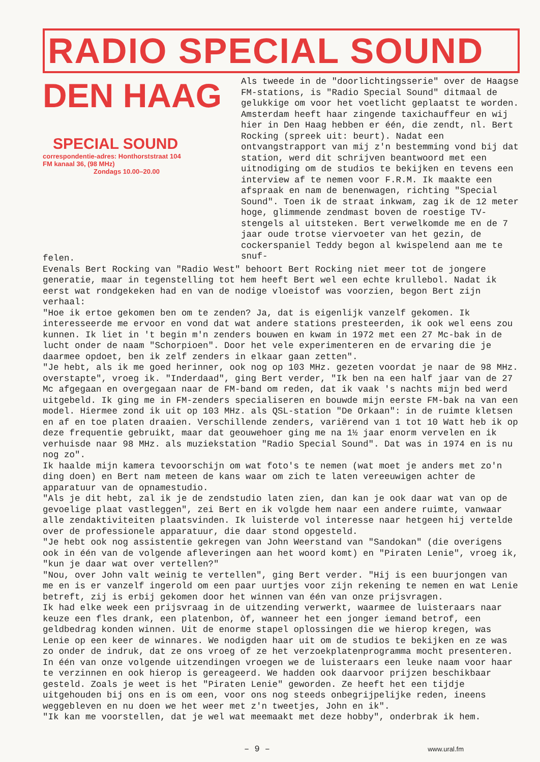RADIO SPECIAL SOUND
DEN HAAG
SPECIAL SOUND
correspondentie-adres: Honthorststraat 104
FM kanaal 36, (98 MHz)
Zondags 10.00–20.00
Als tweede in de "doorlichtingsserie" over de Haagse FM-stations, is "Radio Special Sound" ditmaal de gelukkige om voor het voetlicht geplaatst te worden. Amsterdam heeft haar zingende taxichauffeur en wij hier in Den Haag hebben er één, die zendt, nl. Bert Rocking (spreek uit: beurt). Nadat een ontvangstrapport van mij z'n bestemming vond bij dat station, werd dit schrijven beantwoord met een uitnodiging om de studios te bekijken en tevens een interview af te nemen voor F.R.M. Ik maakte een afspraak en nam de benenwagen, richting "Special Sound". Toen ik de straat inkwam, zag ik de 12 meter hoge, glimmende zendmast boven de roestige TV-stengels al uitsteken. Bert verwelkomde me en de 7 jaar oude trotse viervoeter van het gezin, de cockerspaniel Teddy begon al kwispelend aan me te snuf-
felen.
Evenals Bert Rocking van "Radio West" behoort Bert Rocking niet meer tot de jongere generatie, maar in tegenstelling tot hem heeft Bert wel een echte krullebol. Nadat ik eerst wat rondgekeken had en van de nodige vloeistof was voorzien, begon Bert zijn verhaal:
"Hoe ik ertoe gekomen ben om te zenden? Ja, dat is eigenlijk vanzelf gekomen. Ik interesseerde me ervoor en vond dat wat andere stations presteerden, ik ook wel eens zou kunnen. Ik liet in 't begin m'n zenders bouwen en kwam in 1972 met een 27 Mc-bak in de lucht onder de naam "Schorpioen". Door het vele experimenteren en de ervaring die je daarmee opdoet, ben ik zelf zenders in elkaar gaan zetten".
"Je hebt, als ik me goed herinner, ook nog op 103 MHz. gezeten voordat je naar de 98 MHz. overstapte", vroeg ik. "Inderdaad", ging Bert verder, "Ik ben na een half jaar van de 27 Mc afgegaan en overgegaan naar de FM-band om reden, dat ik vaak 's nachts mijn bed werd uitgebeld. Ik ging me in FM-zenders specialiseren en bouwde mijn eerste FM-bak na van een model. Hiermee zond ik uit op 103 MHz. als QSL-station "De Orkaan": in de ruimte kletsen en af en toe platen draaien. Verschillende zenders, variërend van 1 tot 10 Watt heb ik op deze frequentie gebruikt, maar dat geouwehoer ging me na 1½ jaar enorm vervelen en ik verhuisde naar 98 MHz. als muziekstation "Radio Special Sound". Dat was in 1974 en is nu nog zo".
Ik haalde mijn kamera tevoorschijn om wat foto's te nemen (wat moet je anders met zo'n ding doen) en Bert nam meteen de kans waar om zich te laten vereeuwigen achter de apparatuur van de opnamestudio.
"Als je dit hebt, zal ik je de zendstudio laten zien, dan kan je ook daar wat van op de gevoelige plaat vastleggen", zei Bert en ik volgde hem naar een andere ruimte, vanwaar alle zendaktiviteiten plaatsvinden. Ik luisterde vol interesse naar hetgeen hij vertelde over de professionele apparatuur, die daar stond opgesteld.
"Je hebt ook nog assistentie gekregen van John Weerstand van "Sandokan" (die overigens ook in één van de volgende afleveringen aan het woord komt) en "Piraten Lenie", vroeg ik, "kun je daar wat over vertellen?"
"Nou, over John valt weinig te vertellen", ging Bert verder. "Hij is een buurjongen van me en is er vanzelf ingerold om een paar uurtjes voor zijn rekening te nemen en wat Lenie betreft, zij is erbij gekomen door het winnen van één van onze prijsvragen.
Ik had elke week een prijsvraag in de uitzending verwerkt, waarmee de luisteraars naar keuze een fles drank, een platenbon, òf, wanneer het een jonger iemand betrof, een geldbedrag konden winnen. Uit de enorme stapel oplossingen die we hierop kregen, was Lenie op een keer de winnares. We nodigden haar uit om de studios te bekijken en ze was zo onder de indruk, dat ze ons vroeg of ze het verzoekplatenprogramma mocht presenteren. In één van onze volgende uitzendingen vroegen we de luisteraars een leuke naam voor haar te verzinnen en ook hierop is gereageerd. We hadden ook daarvoor prijzen beschikbaar gesteld. Zoals je weet is het "Piraten Lenie" geworden. Ze heeft het een tijdje uitgehouden bij ons en is om een, voor ons nog steeds onbegrijpelijke reden, ineens weggebleven en nu doen we het weer met z'n tweetjes, John en ik".
"Ik kan me voorstellen, dat je wel wat meemaakt met deze hobby", onderbrak ik hem.
– 9 – www.ural.fm